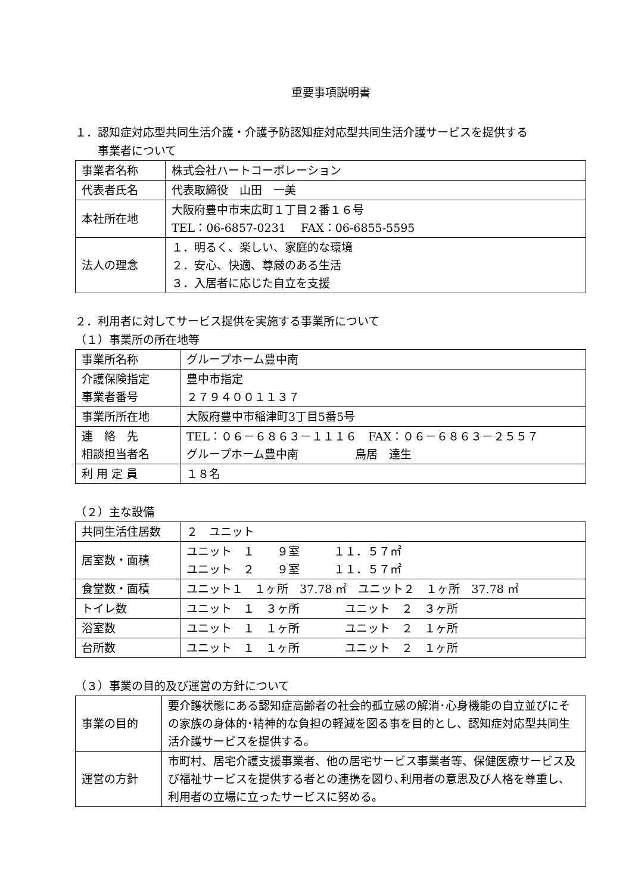重要事項説明書
１．認知症対応型共同生活介護・介護予防認知症対応型共同生活介護サービスを提供する
　　事業者について
| 事業者名称 | 株式会社ハートコーポレーション |
| 代表者氏名 | 代表取締役 山田 一美 |
| 本社所在地 | 大阪府豊中市末広町１丁目２番１６号 TEL：06-6857-0231 FAX：06-6855-5595 |
| 法人の理念 | １．明るく、楽しい、家庭的な環境 ２．安心、快適、尊厳のある生活 ３．入居者に応じた自立を支援 |
２．利用者に対してサービス提供を実施する事業所について
（１）事業所の所在地等
| 事業所名称 | グループホーム豊中南 |
| 介護保険指定 事業者番号 | 豊中市指定 ２７９４００１１３７ |
| 事業所所在地 | 大阪府豊中市稲津町3丁目5番5号 |
| 連 絡 先 相談担当者名 | TEL：０６－６８６３－１１１６ FAX：０６－６８６３－２５５７ グループホーム豊中南 鳥居 達生 |
| 利 用 定 員 | １８名 |
（２）主な設備
| 共同生活住居数 | ２ ユニット |
| 居室数・面積 | ユニット １ ９室 １１．５７㎡ ユニット ２ ９室 １１．５７㎡ |
| 食堂数・面積 | ユニット１ １ヶ所 37.78 ㎡ ユニット２ １ヶ所 37.78 ㎡ |
| トイレ数 | ユニット １ ３ヶ所 ユニット ２ ３ヶ所 |
| 浴室数 | ユニット １ １ヶ所 ユニット ２ １ヶ所 |
| 台所数 | ユニット １ １ヶ所 ユニット ２ １ヶ所 |
（３）事業の目的及び運営の方針について
| 事業の目的 | 要介護状態にある認知症高齢者の社会的孤立感の解消･心身機能の自立並びにその家族の身体的･精神的な負担の軽減を図る事を目的とし、認知症対応型共同生活介護サービスを提供する。 |
| 運営の方針 | 市町村、居宅介護支援事業者、他の居宅サービス事業者等、保健医療サービス及び福祉サービスを提供する者との連携を図り､利用者の意思及び人格を尊重し、利用者の立場に立ったサービスに努める。 |